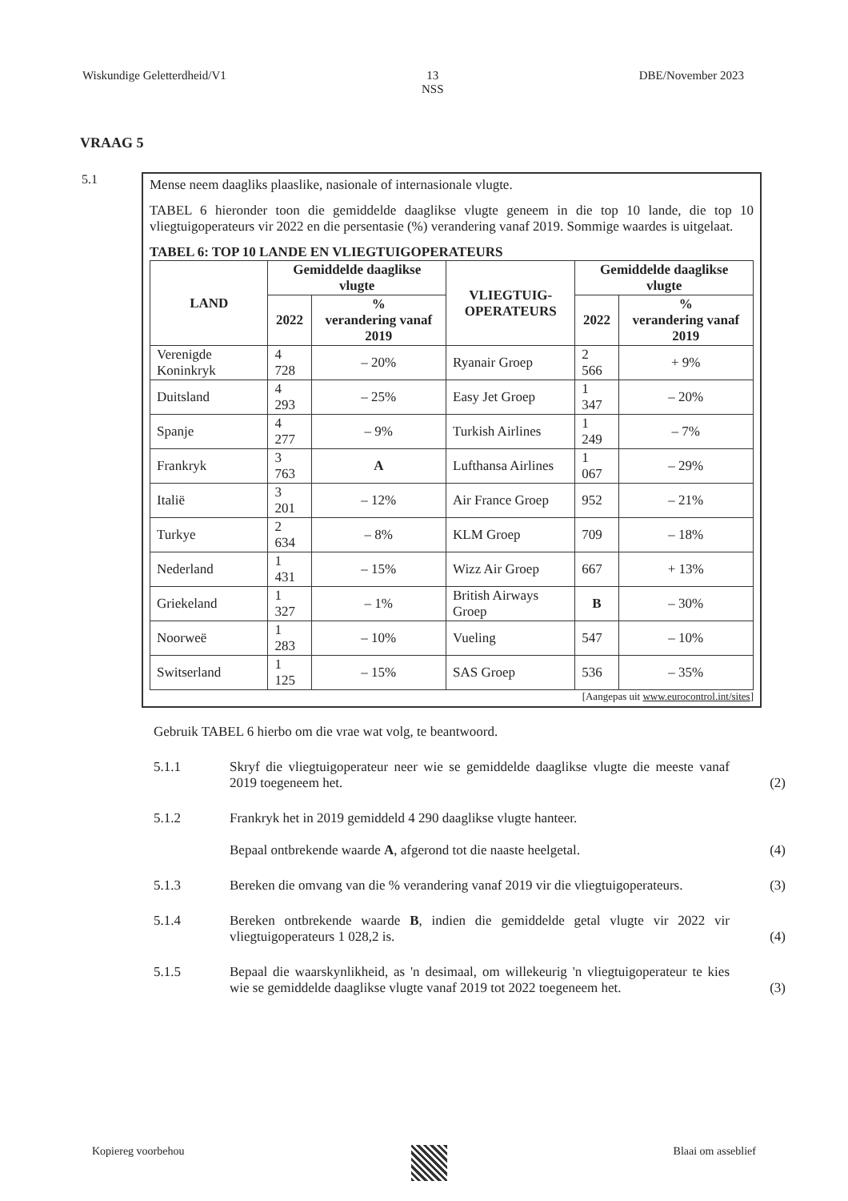Wiskundige Geletterdheid/V1 13
NSS DBE/November 2023
VRAAG 5
5.1
Mense neem daagliks plaaslike, nasionale of internasionale vlugte.
TABEL 6 hieronder toon die gemiddelde daaglikse vlugte geneem in die top 10 lande, die top 10 vliegtuigoperateurs vir 2022 en die persentasie (%) verandering vanaf 2019. Sommige waardes is uitgelaat.
TABEL 6: TOP 10 LANDE EN VLIEGTUIGOPERATEURS
| LAND | Gemiddelde daaglikse vlugte | | VLIEGTUIG- OPERATEURS | Gemiddelde daaglikse vlugte | |
| --- | --- | --- | --- | --- | --- |
| | 2022 | % verandering vanaf 2019 | | 2022 | % verandering vanaf 2019 |
| Verenigde Koninkryk | 4 728 | – 20% | Ryanair Groep | 2 566 | + 9% |
| Duitsland | 4 293 | – 25% | Easy Jet Groep | 1 347 | – 20% |
| Spanje | 4 277 | – 9% | Turkish Airlines | 1 249 | – 7% |
| Frankryk | 3 763 | A | Lufthansa Airlines | 1 067 | – 29% |
| Italië | 3 201 | – 12% | Air France Groep | 952 | – 21% |
| Turkye | 2 634 | – 8% | KLM Groep | 709 | – 18% |
| Nederland | 1 431 | – 15% | Wizz Air Groep | 667 | + 13% |
| Griekeland | 1 327 | – 1% | British Airways Groep | B | – 30% |
| Noorweë | 1 283 | – 10% | Vueling | 547 | – 10% |
| Switserland | 1 125 | – 15% | SAS Groep | 536 | – 35% |
[Aangepas uit www.eurocontrol.int/sites]
Gebruik TABEL 6 hierbo om die vrae wat volg, te beantwoord.
5.1.1 Skryf die vliegtuigoperateur neer wie se gemiddelde daaglikse vlugte die meeste vanaf 2019 toegeneem het.
(2)
5.1.2 Frankryk het in 2019 gemiddeld 4 290 daaglikse vlugte hanteer.
Bepaal ontbrekende waarde A, afgerond tot die naaste heelgetal.
(4)
5.1.3 Bereken die omvang van die % verandering vanaf 2019 vir die vliegtuigoperateurs.
(3)
5.1.4 Bereken ontbrekende waarde B, indien die gemiddelde getal vlugte vir 2022 vir vliegtuigoperateurs 1 028,2 is.
(4)
5.1.5 Bepaal die waarskynlikheid, as 'n desimaal, om willekeurig 'n vliegtuigoperateur te kies wie se gemiddelde daaglikse vlugte vanaf 2019 tot 2022 toegeneem het.
(3)
Kopiereg voorbehou Blaai om asseblief